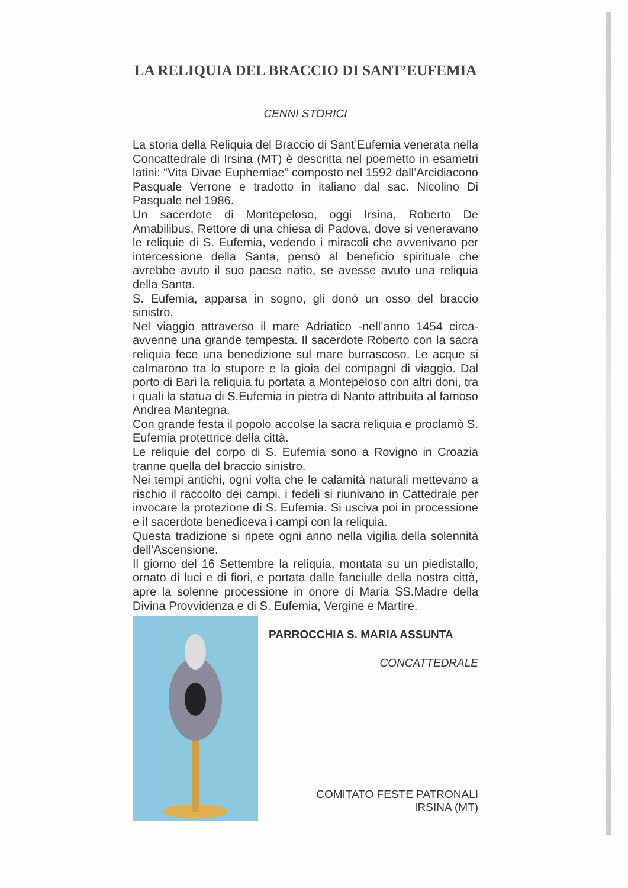LA RELIQUIA DEL BRACCIO DI SANT’EUFEMIA
CENNI STORICI
La storia della Reliquia del Braccio di Sant’Eufemia venerata nella Concattedrale di Irsina (MT) è descritta nel poemetto in esametri latini: “Vita Divae Euphemiae” composto nel 1592 dall’Arcidiacono Pasquale Verrone e tradotto in italiano dal sac. Nicolino Di Pasquale nel 1986.
Un sacerdote di Montepeloso, oggi Irsina, Roberto De Amabilibus, Rettore di una chiesa di Padova, dove si veneravano le reliquie di S. Eufemia, vedendo i miracoli che avvenivano per intercessione della Santa, pensò al beneficio spirituale che avrebbe avuto il suo paese natio, se avesse avuto una reliquia della Santa.
S. Eufemia, apparsa in sogno, gli donò un osso del braccio sinistro.
Nel viaggio attraverso il mare Adriatico -nell’anno 1454 circa- avvenne una grande tempesta. Il sacerdote Roberto con la sacra reliquia fece una benedizione sul mare burrascoso. Le acque si calmarono tra lo stupore e la gioia dei compagni di viaggio. Dal porto di Bari la reliquia fu portata a Montepeloso con altri doni, tra i quali la statua di S.Eufemia in pietra di Nanto attribuita al famoso Andrea Mantegna.
Con grande festa il popolo accolse la sacra reliquia e proclamò S. Eufemia protettrice della città.
Le reliquie del corpo di S. Eufemia sono a Rovigno in Croazia tranne quella del braccio sinistro.
Nei tempi antichi, ogni volta che le calamità naturali mettevano a rischio il raccolto dei campi, i fedeli si riunivano in Cattedrale per invocare la protezione di S. Eufemia. Si usciva poi in processione e il sacerdote benediceva i campi con la reliquia.
Questa tradizione si ripete ogni anno nella vigilia della solennità dell’Ascensione.
Il giorno del 16 Settembre la reliquia, montata su un piedistallo, ornato di luci e di fiori, e portata dalle fanciulle della nostra città, apre la solenne processione in onore di Maria SS.Madre della Divina Provvidenza e di S. Eufemia, Vergine e Martire.
PARROCCHIA S. MARIA ASSUNTA
CONCATTEDRALE
COMITATO FESTE PATRONALI
IRSINA (MT)